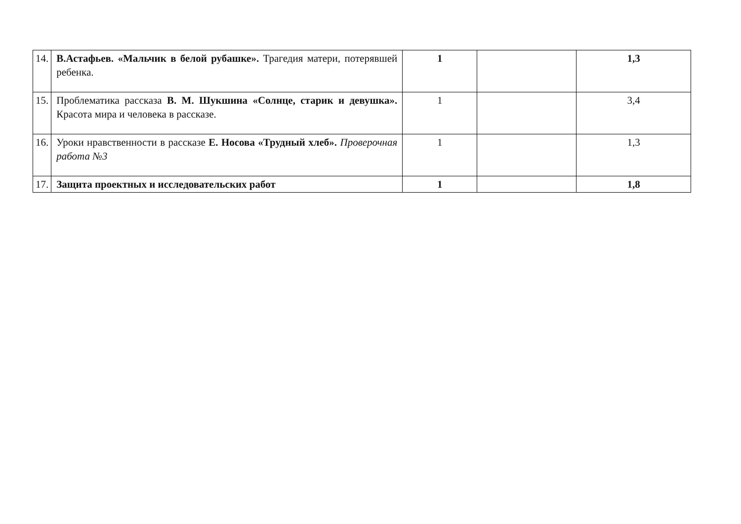| 14. | В.Астафьев. «Мальчик в белой рубашке». Трагедия матери, потерявшей ребенка. | 1 | | 1,3 |
| 15. | Проблематика рассказа В. М. Шукшина «Солнце, старик и девушка». Красота мира и человека в рассказе. | 1 | | 3,4 |
| 16. | Уроки нравственности в рассказе Е. Носова «Трудный хлеб». Проверочная работа №3 | 1 | | 1,3 |
| 17. | Защита проектных и исследовательских работ | 1 | | 1,8 |